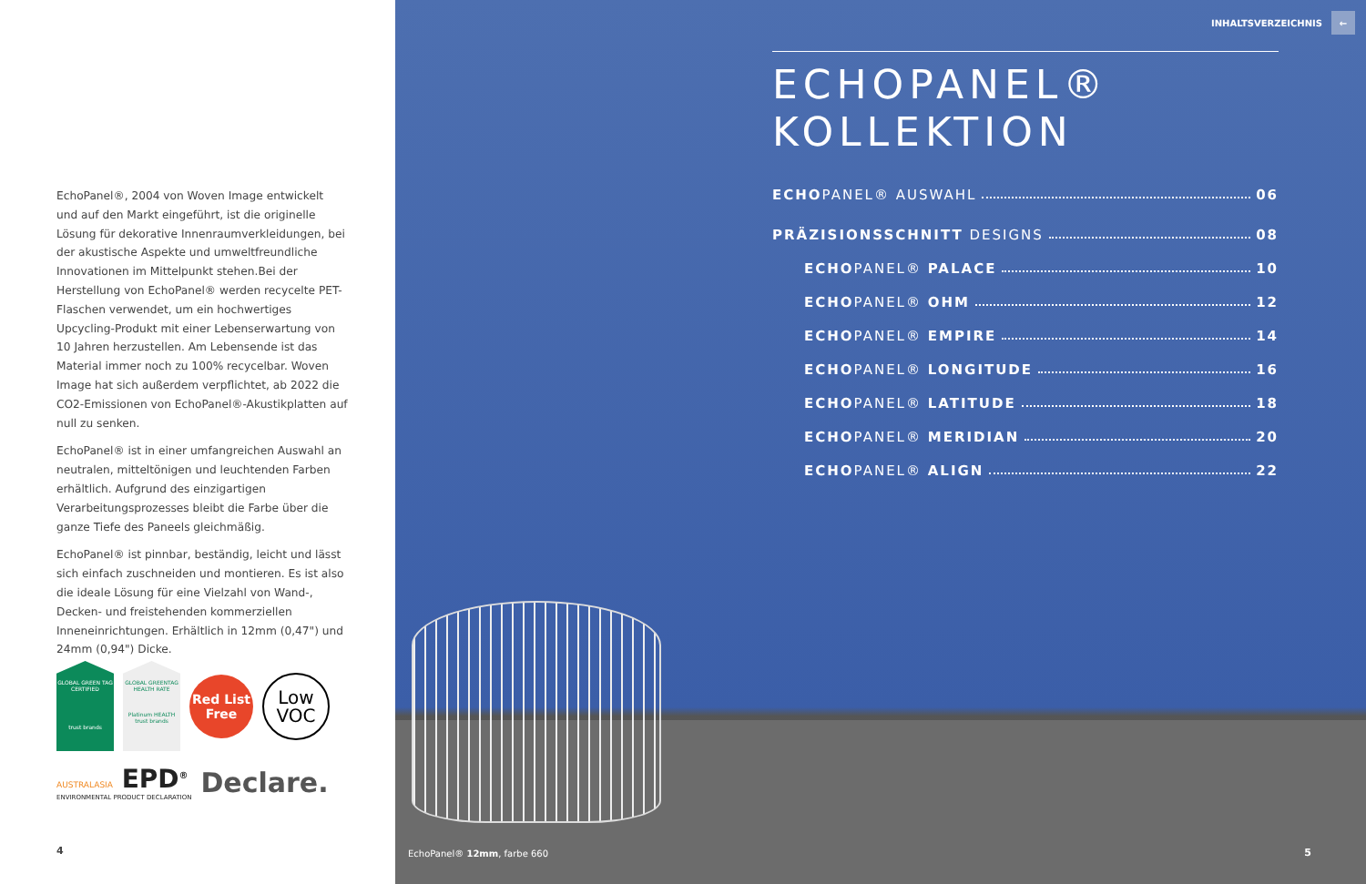EchoPanel®, 2004 von Woven Image entwickelt und auf den Markt eingeführt, ist die originelle Lösung für dekorative Innenraumverkleidungen, bei der akustische Aspekte und umweltfreundliche Innovationen im Mittelpunkt stehen.Bei der Herstellung von EchoPanel® werden recycelte PET-Flaschen verwendet, um ein hochwertiges Upcycling-Produkt mit einer Lebenserwartung von 10 Jahren herzustellen. Am Lebensende ist das Material immer noch zu 100% recycelbar. Woven Image hat sich außerdem verpflichtet, ab 2022 die CO2-Emissionen von EchoPanel®-Akustikplatten auf null zu senken.
EchoPanel® ist in einer umfangreichen Auswahl an neutralen, mitteltönigen und leuchtenden Farben erhältlich. Aufgrund des einzigartigen Verarbeitungsprozesses bleibt die Farbe über die ganze Tiefe des Paneels gleichmäßig.
EchoPanel® ist pinnbar, beständig, leicht und lässt sich einfach zuschneiden und montieren. Es ist also die ideale Lösung für eine Vielzahl von Wand-, Decken- und freistehenden kommerziellen Inneneinrichtungen. Erhältlich in 12mm (0,47") und 24mm (0,94") Dicke.
GLOBAL GREEN TAG CERTIFIED
trust brands
GLOBAL GREENTAG HEALTH RATE
Platinum HEALTH
trust brands
Red List Free
Low VOC
AUSTRALASIA EPD<sup>®</sup>
ENVIRONMENTAL PRODUCT DECLARATION
Declare.
4
INHALTSVERZEICHNIS ←
ECHOPANEL®
KOLLEKTION
ECHO PANEL® AUSWAHL 06
PRÄZISIONSSCHNITT DESIGNS 08
ECHO PANEL® PALACE 10
ECHO PANEL® OHM 12
ECHO PANEL® EMPIRE 14
ECHO PANEL® LONGITUDE 16
ECHO PANEL® LATITUDE 18
ECHO PANEL® MERIDIAN 20
ECHO PANEL® ALIGN 22
EchoPanel® 12mm, farbe 660 5